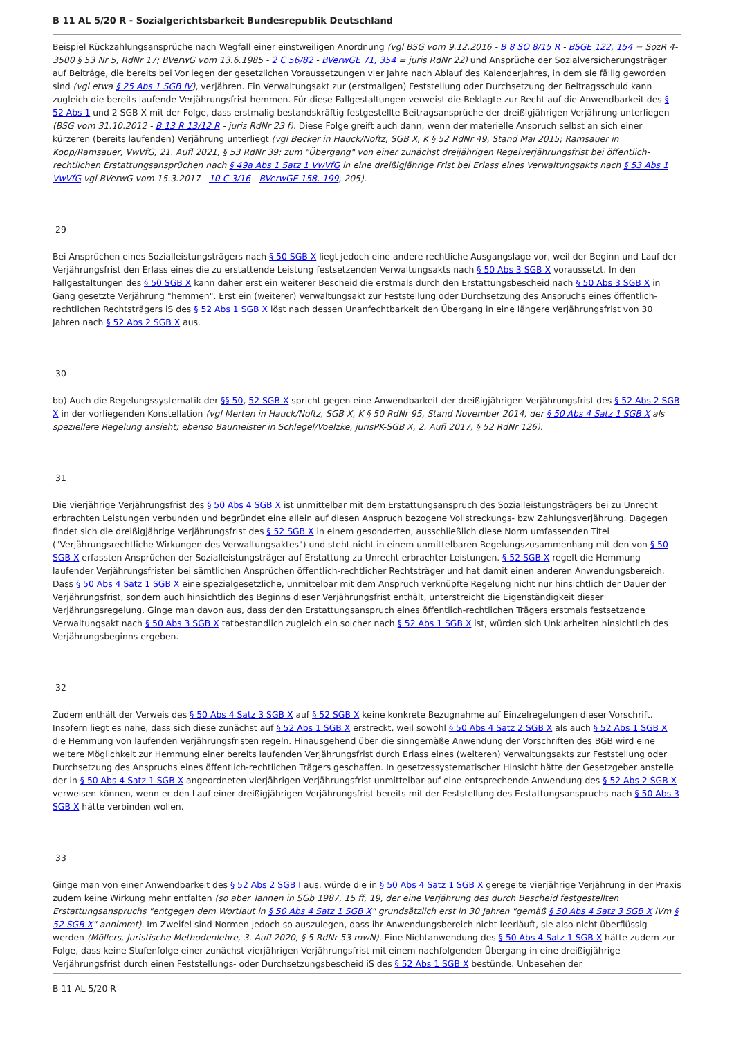B 11 AL 5/20 R - Sozialgerichtsbarkeit Bundesrepublik Deutschland
Beispiel Rückzahlungsansprüche nach Wegfall einer einstweiligen Anordnung (vgl BSG vom 9.12.2016 - B 8 SO 8/15 R - BSGE 122, 154 = SozR 4-3500 § 53 Nr 5, RdNr 17; BVerwG vom 13.6.1985 - 2 C 56/82 - BVerwGE 71, 354 = juris RdNr 22) und Ansprüche der Sozialversicherungsträger auf Beiträge, die bereits bei Vorliegen der gesetzlichen Voraussetzungen vier Jahre nach Ablauf des Kalenderjahres, in dem sie fällig geworden sind (vgl etwa § 25 Abs 1 SGB IV), verjähren. Ein Verwaltungsakt zur (erstmaligen) Feststellung oder Durchsetzung der Beitragsschuld kann zugleich die bereits laufende Verjährungsfrist hemmen. Für diese Fallgestaltungen verweist die Beklagte zur Recht auf die Anwendbarkeit des § 52 Abs 1 und 2 SGB X mit der Folge, dass erstmalig bestandskräftig festgestellte Beitragsansprüche der dreißigjährigen Verjährung unterliegen (BSG vom 31.10.2012 - B 13 R 13/12 R - juris RdNr 23 f). Diese Folge greift auch dann, wenn der materielle Anspruch selbst an sich einer kürzeren (bereits laufenden) Verjährung unterliegt (vgl Becker in Hauck/Noftz, SGB X, K § 52 RdNr 49, Stand Mai 2015; Ramsauer in Kopp/Ramsauer, VwVfG, 21. Aufl 2021, § 53 RdNr 39; zum "Übergang" von einer zunächst dreijährigen Regelverjährungsfrist bei öffentlich-rechtlichen Erstattungsansprüchen nach § 49a Abs 1 Satz 1 VwVfG in eine dreißigjährige Frist bei Erlass eines Verwaltungsakts nach § 53 Abs 1 VwVfG vgl BVerwG vom 15.3.2017 - 10 C 3/16 - BVerwGE 158, 199, 205).
29
Bei Ansprüchen eines Sozialleistungsträgers nach § 50 SGB X liegt jedoch eine andere rechtliche Ausgangslage vor, weil der Beginn und Lauf der Verjährungsfrist den Erlass eines die zu erstattende Leistung festsetzenden Verwaltungsakts nach § 50 Abs 3 SGB X voraussetzt. In den Fallgestaltungen des § 50 SGB X kann daher erst ein weiterer Bescheid die erstmals durch den Erstattungsbescheid nach § 50 Abs 3 SGB X in Gang gesetzte Verjährung "hemmen". Erst ein (weiterer) Verwaltungsakt zur Feststellung oder Durchsetzung des Anspruchs eines öffentlich-rechtlichen Rechtsträgers iS des § 52 Abs 1 SGB X löst nach dessen Unanfechtbarkeit den Übergang in eine längere Verjährungsfrist von 30 Jahren nach § 52 Abs 2 SGB X aus.
30
bb) Auch die Regelungssystematik der §§ 50, 52 SGB X spricht gegen eine Anwendbarkeit der dreißigjährigen Verjährungsfrist des § 52 Abs 2 SGB X in der vorliegenden Konstellation (vgl Merten in Hauck/Noftz, SGB X, K § 50 RdNr 95, Stand November 2014, der § 50 Abs 4 Satz 1 SGB X als speziellere Regelung ansieht; ebenso Baumeister in Schlegel/Voelzke, jurisPK-SGB X, 2. Aufl 2017, § 52 RdNr 126).
31
Die vierjährige Verjährungsfrist des § 50 Abs 4 SGB X ist unmittelbar mit dem Erstattungsanspruch des Sozialleistungsträgers bei zu Unrecht erbrachten Leistungen verbunden und begründet eine allein auf diesen Anspruch bezogene Vollstreckungs- bzw Zahlungsverjährung. Dagegen findet sich die dreißigjährige Verjährungsfrist des § 52 SGB X in einem gesonderten, ausschließlich diese Norm umfassenden Titel ("Verjährungsrechtliche Wirkungen des Verwaltungsaktes") und steht nicht in einem unmittelbaren Regelungszusammenhang mit den von § 50 SGB X erfassten Ansprüchen der Sozialleistungsträger auf Erstattung zu Unrecht erbrachter Leistungen. § 52 SGB X regelt die Hemmung laufender Verjährungsfristen bei sämtlichen Ansprüchen öffentlich-rechtlicher Rechtsträger und hat damit einen anderen Anwendungsbereich. Dass § 50 Abs 4 Satz 1 SGB X eine spezialgesetzliche, unmittelbar mit dem Anspruch verknüpfte Regelung nicht nur hinsichtlich der Dauer der Verjährungsfrist, sondern auch hinsichtlich des Beginns dieser Verjährungsfrist enthält, unterstreicht die Eigenständigkeit dieser Verjährungsregelung. Ginge man davon aus, dass der den Erstattungsanspruch eines öffentlich-rechtlichen Trägers erstmals festsetzende Verwaltungsakt nach § 50 Abs 3 SGB X tatbestandlich zugleich ein solcher nach § 52 Abs 1 SGB X ist, würden sich Unklarheiten hinsichtlich des Verjährungsbeginns ergeben.
32
Zudem enthält der Verweis des § 50 Abs 4 Satz 3 SGB X auf § 52 SGB X keine konkrete Bezugnahme auf Einzelregelungen dieser Vorschrift. Insofern liegt es nahe, dass sich diese zunächst auf § 52 Abs 1 SGB X erstreckt, weil sowohl § 50 Abs 4 Satz 2 SGB X als auch § 52 Abs 1 SGB X die Hemmung von laufenden Verjährungsfristen regeln. Hinausgehend über die sinngemäße Anwendung der Vorschriften des BGB wird eine weitere Möglichkeit zur Hemmung einer bereits laufenden Verjährungsfrist durch Erlass eines (weiteren) Verwaltungsakts zur Feststellung oder Durchsetzung des Anspruchs eines öffentlich-rechtlichen Trägers geschaffen. In gesetzessystematischer Hinsicht hätte der Gesetzgeber anstelle der in § 50 Abs 4 Satz 1 SGB X angeordneten vierjährigen Verjährungsfrist unmittelbar auf eine entsprechende Anwendung des § 52 Abs 2 SGB X verweisen können, wenn er den Lauf einer dreißigjährigen Verjährungsfrist bereits mit der Feststellung des Erstattungsanspruchs nach § 50 Abs 3 SGB X hätte verbinden wollen.
33
Ginge man von einer Anwendbarkeit des § 52 Abs 2 SGB I aus, würde die in § 50 Abs 4 Satz 1 SGB X geregelte vierjährige Verjährung in der Praxis zudem keine Wirkung mehr entfalten (so aber Tannen in SGb 1987, 15 ff, 19, der eine Verjährung des durch Bescheid festgestellten Erstattungsanspruchs "entgegen dem Wortlaut in § 50 Abs 4 Satz 1 SGB X" grundsätzlich erst in 30 Jahren "gemäß § 50 Abs 4 Satz 3 SGB X iVm § 52 SGB X" annimmt). Im Zweifel sind Normen jedoch so auszulegen, dass ihr Anwendungsbereich nicht leerläuft, sie also nicht überflüssig werden (Möllers, Juristische Methodenlehre, 3. Aufl 2020, § 5 RdNr 53 mwN). Eine Nichtanwendung des § 50 Abs 4 Satz 1 SGB X hätte zudem zur Folge, dass keine Stufenfolge einer zunächst vierjährigen Verjährungsfrist mit einem nachfolgenden Übergang in eine dreißigjährige Verjährungsfrist durch einen Feststellungs- oder Durchsetzungsbescheid iS des § 52 Abs 1 SGB X bestünde. Unbesehen der
B 11 AL 5/20 R